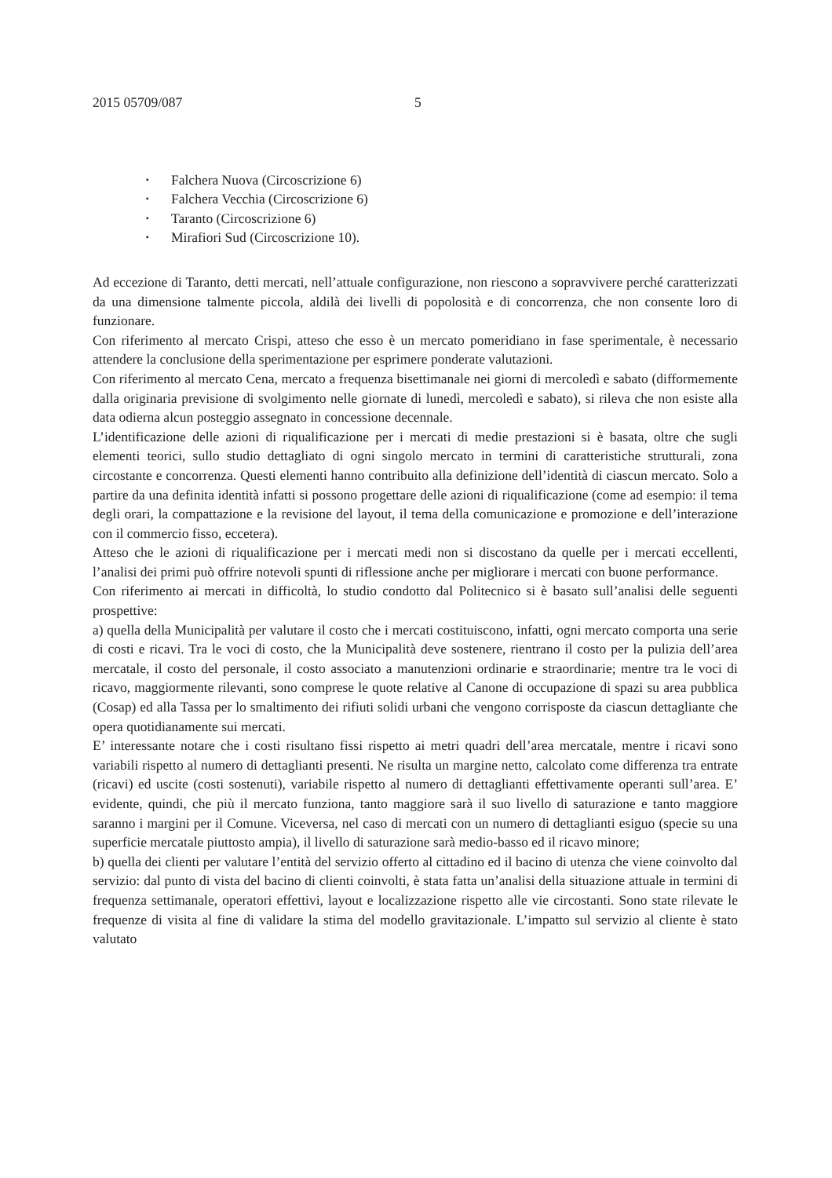2015 05709/087 5
▪ Falchera Nuova (Circoscrizione 6)
▪ Falchera Vecchia (Circoscrizione 6)
▪ Taranto (Circoscrizione 6)
▪ Mirafiori Sud (Circoscrizione 10).
Ad eccezione di Taranto, detti mercati, nell’attuale configurazione, non riescono a sopravvivere perché caratterizzati da una dimensione talmente piccola, aldilà dei livelli di popolosità e di concorrenza, che non consente loro di funzionare.
Con riferimento al mercato Crispi, atteso che esso è un mercato pomeridiano in fase sperimentale, è necessario attendere la conclusione della sperimentazione per esprimere ponderate valutazioni.
Con riferimento al mercato Cena, mercato a frequenza bisettimanale nei giorni di mercoledì e sabato (difformemente dalla originaria previsione di svolgimento nelle giornate di lunedì, mercoledì e sabato), si rileva che non esiste alla data odierna alcun posteggio assegnato in concessione decennale.
L’identificazione delle azioni di riqualificazione per i mercati di medie prestazioni si è basata, oltre che sugli elementi teorici, sullo studio dettagliato di ogni singolo mercato in termini di caratteristiche strutturali, zona circostante e concorrenza. Questi elementi hanno contribuito alla definizione dell’identità di ciascun mercato. Solo a partire da una definita identità infatti si possono progettare delle azioni di riqualificazione (come ad esempio: il tema degli orari, la compattazione e la revisione del layout, il tema della comunicazione e promozione e dell’interazione con il commercio fisso, eccetera).
Atteso che le azioni di riqualificazione per i mercati medi non si discostano da quelle per i mercati eccellenti, l’analisi dei primi può offrire notevoli spunti di riflessione anche per migliorare i mercati con buone performance.
Con riferimento ai mercati in difficoltà, lo studio condotto dal Politecnico si è basato sull’analisi delle seguenti prospettive:
a) quella della Municipalità per valutare il costo che i mercati costituiscono, infatti, ogni mercato comporta una serie di costi e ricavi. Tra le voci di costo, che la Municipalità deve sostenere, rientrano il costo per la pulizia dell’area mercatale, il costo del personale, il costo associato a manutenzioni ordinarie e straordinarie; mentre tra le voci di ricavo, maggiormente rilevanti, sono comprese le quote relative al Canone di occupazione di spazi su area pubblica (Cosap) ed alla Tassa per lo smaltimento dei rifiuti solidi urbani che vengono corrisposte da ciascun dettagliante che opera quotidianamente sui mercati.
E’ interessante notare che i costi risultano fissi rispetto ai metri quadri dell’area mercatale, mentre i ricavi sono variabili rispetto al numero di dettaglianti presenti. Ne risulta un margine netto, calcolato come differenza tra entrate (ricavi) ed uscite (costi sostenuti), variabile rispetto al numero di dettaglianti effettivamente operanti sull’area. E’ evidente, quindi, che più il mercato funziona, tanto maggiore sarà il suo livello di saturazione e tanto maggiore saranno i margini per il Comune. Viceversa, nel caso di mercati con un numero di dettaglianti esiguo (specie su una superficie mercatale piuttosto ampia), il livello di saturazione sarà medio-basso ed il ricavo minore;
b) quella dei clienti per valutare l’entità del servizio offerto al cittadino ed il bacino di utenza che viene coinvolto dal servizio: dal punto di vista del bacino di clienti coinvolti, è stata fatta un’analisi della situazione attuale in termini di frequenza settimanale, operatori effettivi, layout e localizzazione rispetto alle vie circostanti. Sono state rilevate le frequenze di visita al fine di validare la stima del modello gravitazionale. L’impatto sul servizio al cliente è stato valutato